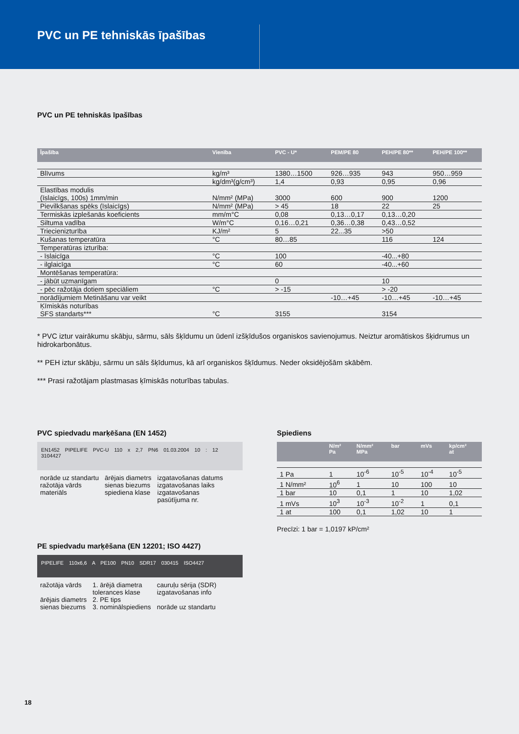PVC un PE tehniskās īpašības
PVC un PE tehniskās īpašības
| Īpašība | Vienība | PVC - U* | PEM/PE 80 | PEH/PE 80** | PEH/PE 100** |
| --- | --- | --- | --- | --- | --- |
| Blīvums | kg/m³ | 1380…1500 | 926…935 | 943 | 950…959 |
| | kg/dm³(g/cm³) | 1,4 | 0,93 | 0,95 | 0,96 |
| Elastības modulis (īslaicīgs, 100s) 1mm/min | N/mm² (MPa) | 3000 | 600 | 900 | 1200 |
| Pievilkšanas spēks (īslaicīgs) | N/mm² (MPa) | > 45 | 18 | 22 | 25 |
| Termiskās izplešanās koeficients | mm/m°C | 0,08 | 0,13…0,17 | 0,13…0,20 | |
| Siltuma vadība | W/m°C | 0,16…0,21 | 0,36…0,38 | 0,43…0,52 | |
| Triecienizturība | KJ/m² | 5 | 22...35 | >50 | |
| Kušanas temperatūra | °C | 80…85 | | 116 | 124 |
| Temperatūras izturība: | | | | | |
| - īslaicīga | °C | 100 | | -40...+80 | |
| - ilglaicīga | °C | 60 | | -40...+60 | |
| Montēšanas temperatūra: | | | | | |
| - jābūt uzmanīgam | | 0 | | 10 | |
| - pēc ražotāja dotiem speciāliem | °C | > -15 | | > -20 | |
| norādījumiem Metināšanu var veikt | | | -10…+45 | -10…+45 | -10…+45 |
| Ķīmiskās noturības SFS standarts*** | °C | 3155 | | 3154 | |
* PVC iztur vairākumu skābju, sārmu, sāls šķīdumu un ūdenī izšķīdušos organiskos savienojumus. Neiztur aromātiskos šķidrumus un hidrokarbonātus.
** PEH iztur skābju, sārmu un sāls šķīdumus, kā arī organiskos šķīdumus. Neder oksidējošām skābēm.
*** Prasi ražotājam plastmasas ķīmiskās noturības tabulas.
PVC spiedvadu marķēšana (EN 1452)
EN1452 PIPELIFE PVC-U 110 x 2,7 PN6 01.03.2004 10 : 12 3104427
norāde uz standartu
ražotāja vārds
materiāls
ārējais diametrs
sienas biezums
spiediena klase
izgatavošanas datums
izgatavošanas laiks
izgatavošanas
pasūtījuma nr.
PE spiedvadu marķēšana (EN 12201; ISO 4427)
PIPELIFE 110x6,6 A PE100 PN10 SDR17 030415 ISO4427
ražotāja vārds
ārējais diametrs
sienas biezums
1. ārējā diametra
tolerances klase
2. PE tips
3. nominālspiediens
cauruļu sērija (SDR)
izgatavošanas info
norāde uz standartu
Spiediens
| | N/m² Pa | N/mm² MPa | bar | mVs | kp/cm² at |
| --- | --- | --- | --- | --- | --- |
| 1 Pa | 1 | 10<sup>-6</sup> | 10<sup>-5</sup> | 10<sup>-4</sup> | 10<sup>-5</sup> |
| 1 N/mm² | 10<sup>6</sup> | 1 | 10 | 100 | 10 |
| 1 bar | 10 | 0,1 | 1 | 10 | 1,02 |
| 1 mVs | 10<sup>3</sup> | 10<sup>-3</sup> | 10<sup>-2</sup> | 1 | 0,1 |
| 1 at | 100 | 0,1 | 1,02 | 10 | 1 |
Precīzi: 1 bar = 1,0197 kP/cm²
18